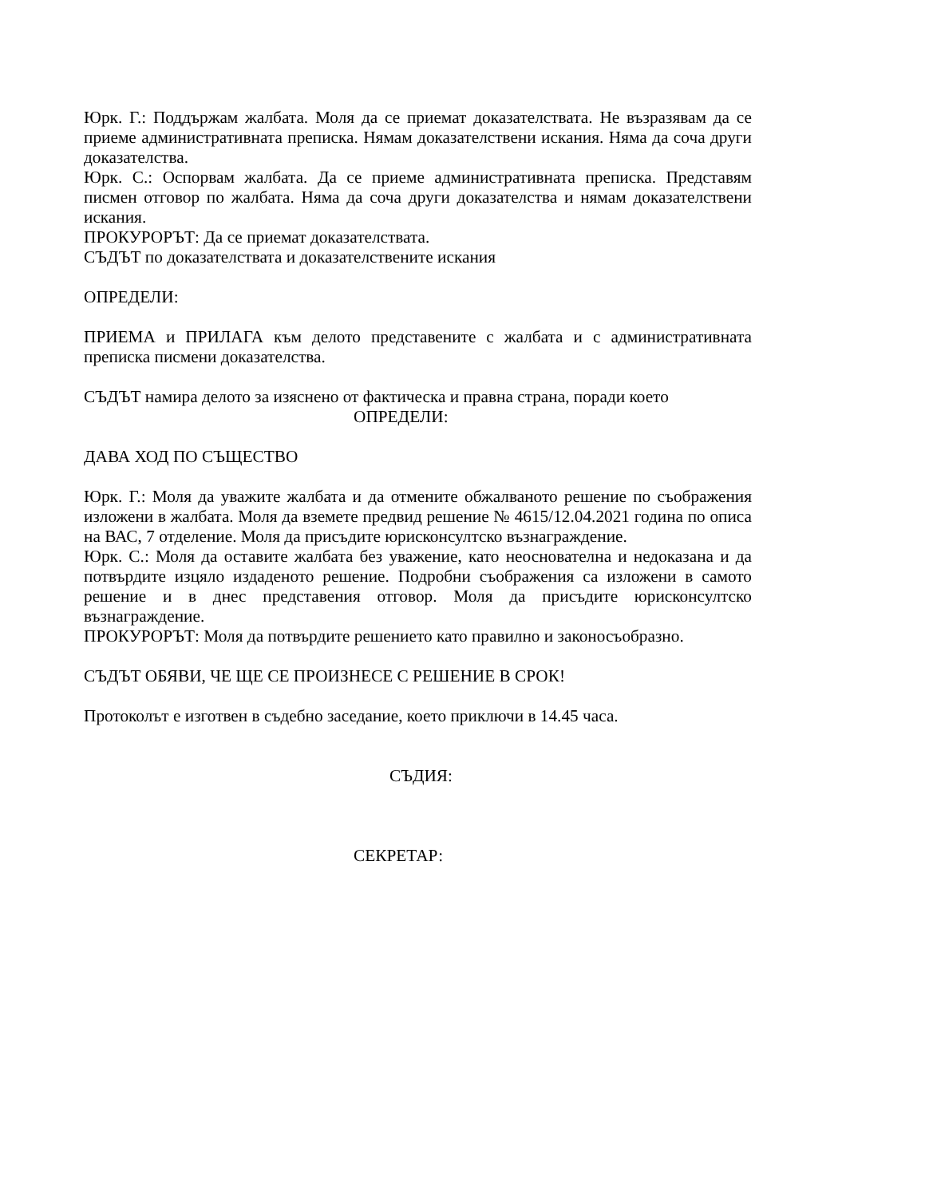Юрк. Г.: Поддържам жалбата. Моля да се приемат доказателствата. Не възразявам да се приеме административната преписка. Нямам доказателствени искания. Няма да соча други доказателства.
Юрк. С.: Оспорвам жалбата. Да се приеме административната преписка. Представям писмен отговор по жалбата. Няма да соча други доказателства и нямам доказателствени искания.
ПРОКУРОРЪТ: Да се приемат доказателствата.
СЪДЪТ по доказателствата и доказателствените искания
ОПРЕДЕЛИ:
ПРИЕМА и ПРИЛАГА към делото представените с жалбата и с административната преписка писмени доказателства.
СЪДЪТ намира делото за изяснено от фактическа и правна страна, поради което
ОПРЕДЕЛИ:
ДАВА ХОД ПО СЪЩЕСТВО
Юрк. Г.: Моля да уважите жалбата и да отмените обжалваното решение по съображения изложени в жалбата. Моля да вземете предвид решение № 4615/12.04.2021 година по описа на ВАС, 7 отделение. Моля да присъдите юрисконсултско възнаграждение.
Юрк. С.: Моля да оставите жалбата без уважение, като неоснователна и недоказана и да потвърдите изцяло издаденото решение. Подробни съображения са изложени в самото решение и в днес представения отговор. Моля да присъдите юрисконсултско възнаграждение.
ПРОКУРОРЪТ: Моля да потвърдите решението като правилно и законосъобразно.
СЪДЪТ ОБЯВИ, ЧЕ ЩЕ СЕ ПРОИЗНЕСЕ С РЕШЕНИЕ В СРОК!
Протоколът е изготвен в съдебно заседание, което приключи в 14.45 часа.
СЪДИЯ:
СЕКРЕТАР: